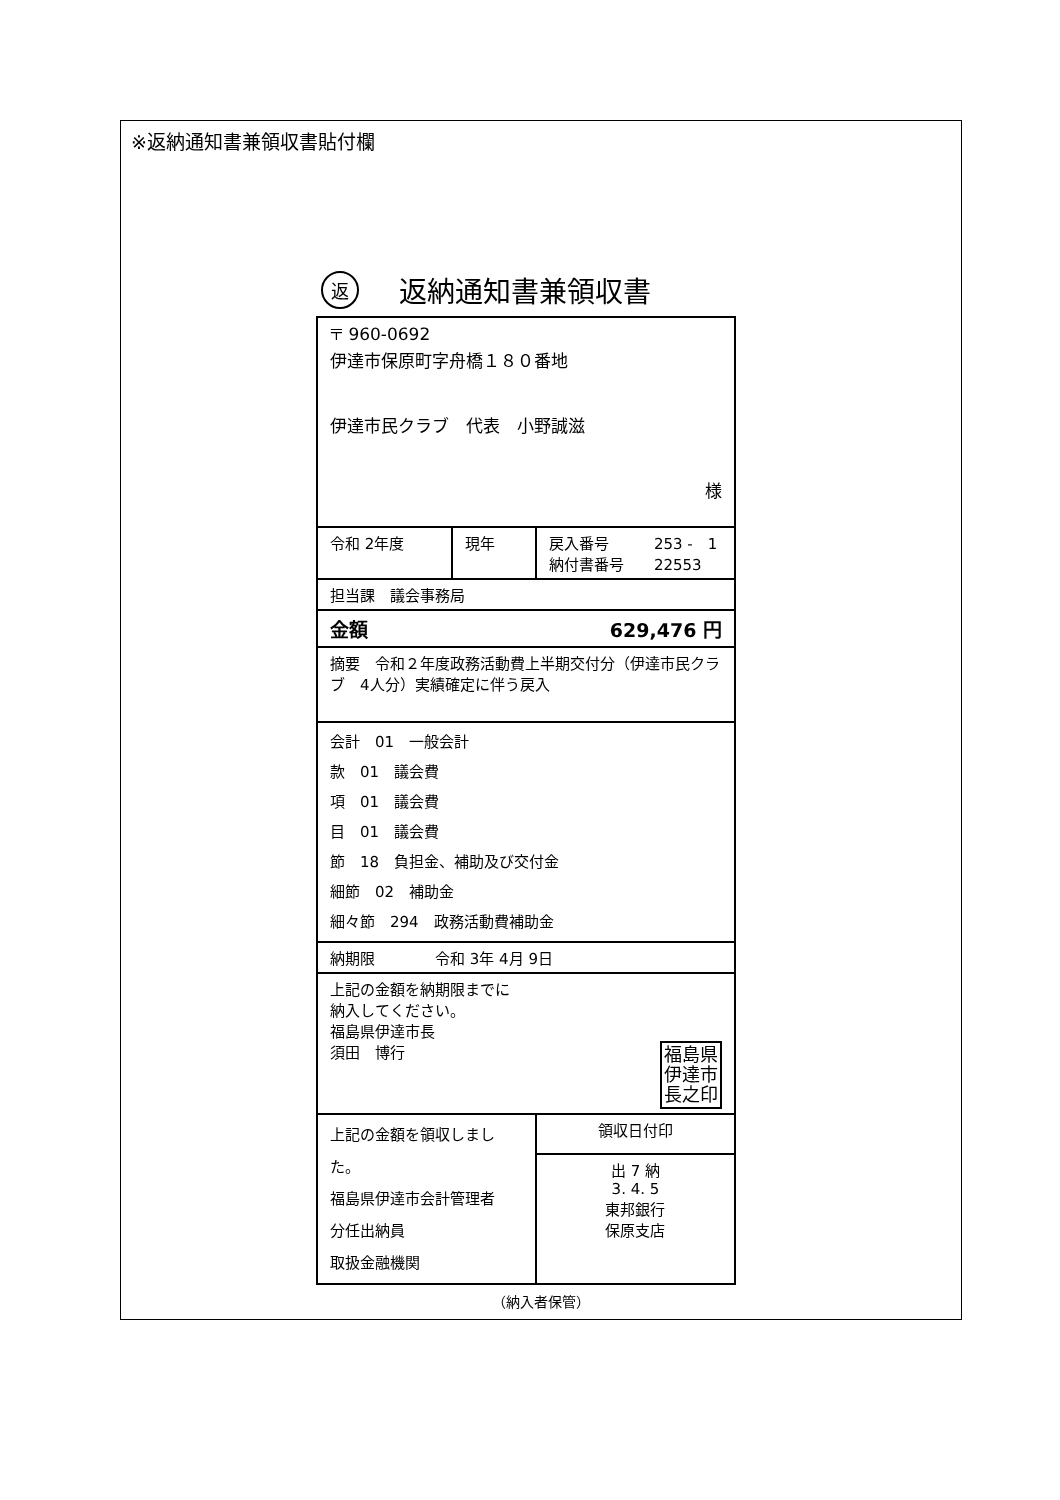※返納通知書兼領収書貼付欄
返返納通知書兼領収書
| 〒 960-0692 伊達市保原町字舟橋１８０番地 伊達市民クラブ 代表 小野誠滋 様 | | | |
| 令和 2年度 | 現年 | 戻入番号 253 - 1 納付書番号 22553 | |
| 担当課 議会事務局 | | | |
| 金額 629,476 円 | | | |
| 摘要 令和２年度政務活動費上半期交付分（伊達市民クラブ 4人分）実績確定に伴う戻入 | | | |
| 会計 01 一般会計 款 01 議会費 項 01 議会費 目 01 議会費 節 18 負担金、補助及び交付金 細節 02 補助金 細々節 294 政務活動費補助金 | | | |
| 納期限 令和 3年 4月 9日 | | | |
| 上記の金額を納期限までに 納入してください。 福島県伊達市長 須田 博行 福島県 伊達市 長之印 | | | |
| 上記の金額を領収しました。 福島県伊達市会計管理者 分任出納員 取扱金融機関 | | | 領収日付印 |
| | | | 出 7 納 3. 4. 5 東邦銀行 保原支店 |
（納入者保管）